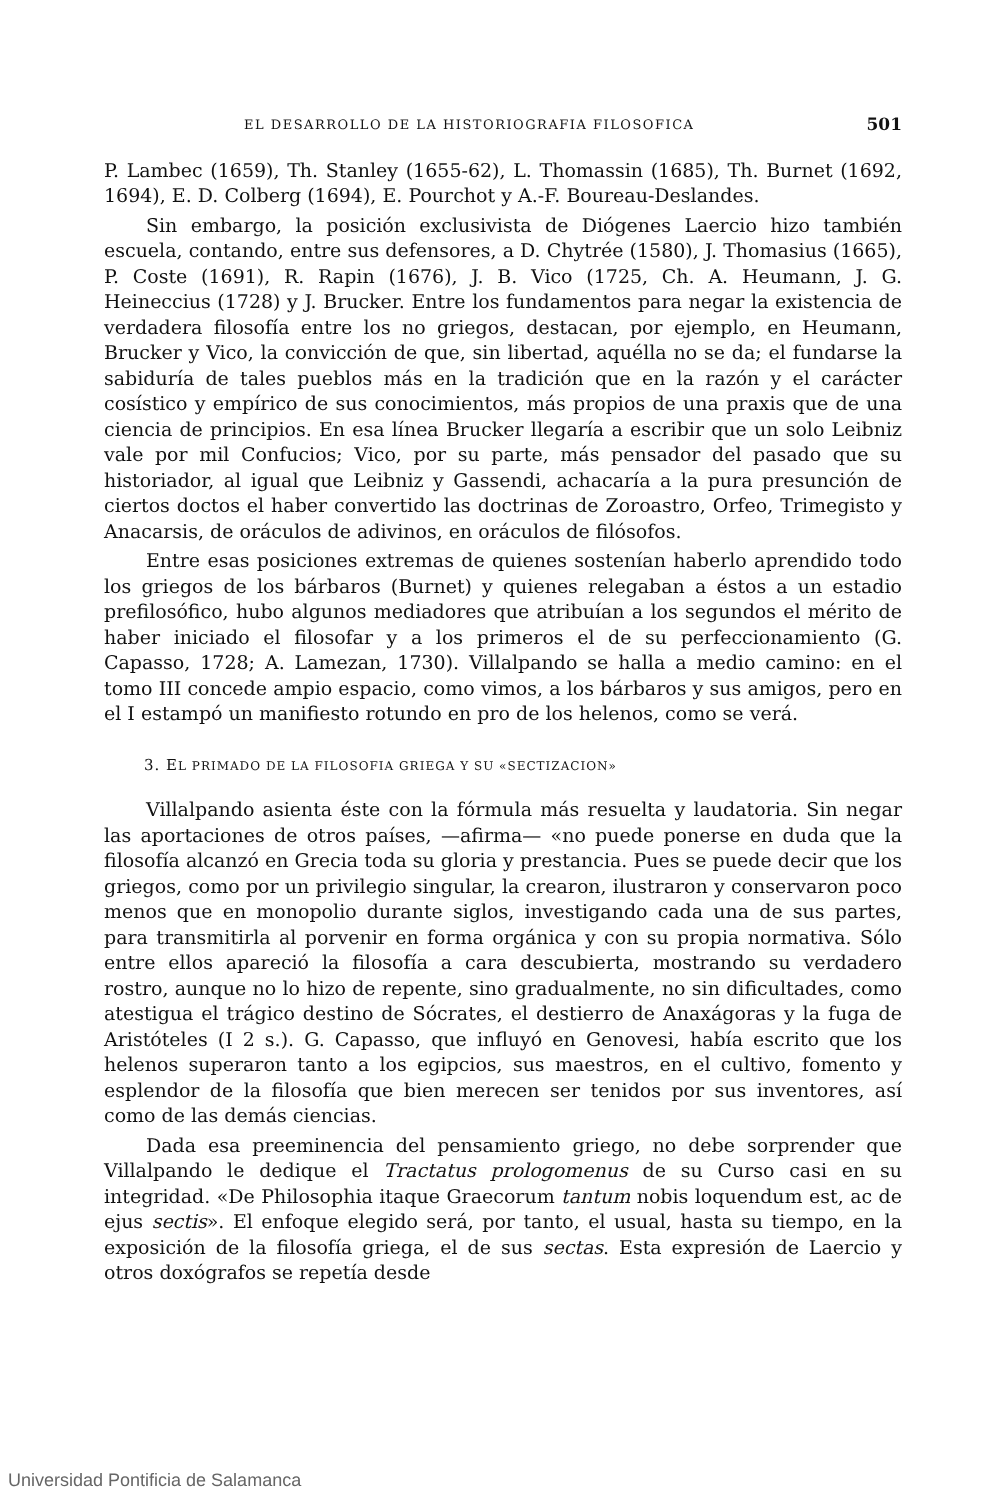EL DESARROLLO DE LA HISTORIOGRAFIA FILOSOFICA 501
P. Lambec (1659), Th. Stanley (1655-62), L. Thomassin (1685), Th. Burnet (1692, 1694), E. D. Colberg (1694), E. Pourchot y A.-F. Boureau-Deslandes.
Sin embargo, la posición exclusivista de Diógenes Laercio hizo también escuela, contando, entre sus defensores, a D. Chytrée (1580), J. Thomasius (1665), P. Coste (1691), R. Rapin (1676), J. B. Vico (1725, Ch. A. Heumann, J. G. Heineccius (1728) y J. Brucker. Entre los fundamentos para negar la existencia de verdadera filosofía entre los no griegos, destacan, por ejemplo, en Heumann, Brucker y Vico, la convicción de que, sin libertad, aquélla no se da; el fundarse la sabiduría de tales pueblos más en la tradición que en la razón y el carácter cosístico y empírico de sus conocimientos, más propios de una praxis que de una ciencia de principios. En esa línea Brucker llegaría a escribir que un solo Leibniz vale por mil Confucios; Vico, por su parte, más pensador del pasado que su historiador, al igual que Leibniz y Gassendi, achacaría a la pura presunción de ciertos doctos el haber convertido las doctrinas de Zoroastro, Orfeo, Trimegisto y Anacarsis, de oráculos de adivinos, en oráculos de filósofos.
Entre esas posiciones extremas de quienes sostenían haberlo aprendido todo los griegos de los bárbaros (Burnet) y quienes relegaban a éstos a un estadio prefilosófico, hubo algunos mediadores que atribuían a los segundos el mérito de haber iniciado el filosofar y a los primeros el de su perfeccionamiento (G. Capasso, 1728; A. Lamezan, 1730). Villalpando se halla a medio camino: en el tomo III concede ampio espacio, como vimos, a los bárbaros y sus amigos, pero en el I estampó un manifiesto rotundo en pro de los helenos, como se verá.
3. EL PRIMADO DE LA FILOSOFIA GRIEGA Y SU «SECTIZACION»
Villalpando asienta éste con la fórmula más resuelta y laudatoria. Sin negar las aportaciones de otros países, —afirma— «no puede ponerse en duda que la filosofía alcanzó en Grecia toda su gloria y prestancia. Pues se puede decir que los griegos, como por un privilegio singular, la crearon, ilustraron y conservaron poco menos que en monopolio durante siglos, investigando cada una de sus partes, para transmitirla al porvenir en forma orgánica y con su propia normativa. Sólo entre ellos apareció la filosofía a cara descubierta, mostrando su verdadero rostro, aunque no lo hizo de repente, sino gradualmente, no sin dificultades, como atestigua el trágico destino de Sócrates, el destierro de Anaxágoras y la fuga de Aristóteles (I 2 s.). G. Capasso, que influyó en Genovesi, había escrito que los helenos superaron tanto a los egipcios, sus maestros, en el cultivo, fomento y esplendor de la filosofía que bien merecen ser tenidos por sus inventores, así como de las demás ciencias.
Dada esa preeminencia del pensamiento griego, no debe sorprender que Villalpando le dedique el Tractatus prologomenus de su Curso casi en su integridad. «De Philosophia itaque Graecorum tantum nobis loquendum est, ac de ejus sectis». El enfoque elegido será, por tanto, el usual, hasta su tiempo, en la exposición de la filosofía griega, el de sus sectas. Esta expresión de Laercio y otros doxógrafos se repetía desde
Universidad Pontificia de Salamanca